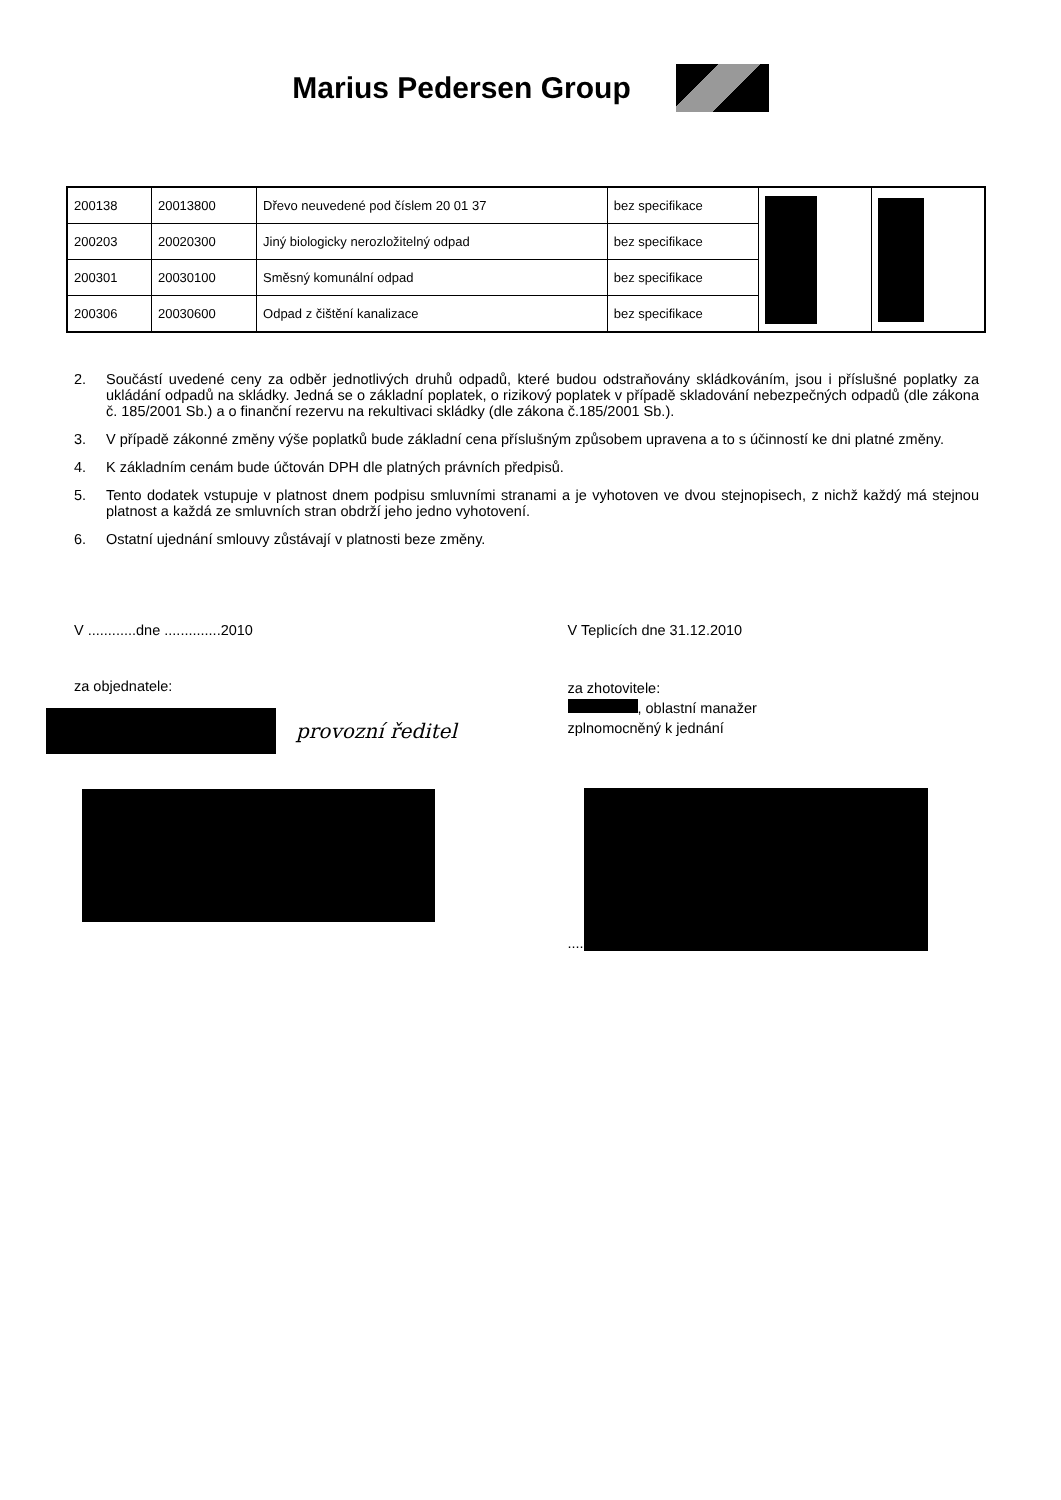Marius Pedersen Group
| 200138 | 20013800 | Dřevo neuvedené pod číslem 20 01 37 | bez specifikace | | |
| 200203 | 20020300 | Jiný biologicky nerozložitelný odpad | bez specifikace | | |
| 200301 | 20030100 | Směsný komunální odpad | bez specifikace | | |
| 200306 | 20030600 | Odpad z čištění kanalizace | bez specifikace | | |
2. Součástí uvedené ceny za odběr jednotlivých druhů odpadů, které budou odstraňovány skládkováním, jsou i příslušné poplatky za ukládání odpadů na skládky. Jedná se o základní poplatek, o rizikový poplatek v případě skladování nebezpečných odpadů (dle zákona č. 185/2001 Sb.) a o finanční rezervu na rekultivaci skládky (dle zákona č.185/2001 Sb.).
3. V případě zákonné změny výše poplatků bude základní cena příslušným způsobem upravena a to s účinností ke dni platné změny.
4. K základním cenám bude účtován DPH dle platných právních předpisů.
5. Tento dodatek vstupuje v platnost dnem podpisu smluvními stranami a je vyhotoven ve dvou stejnopisech, z nichž každý má stejnou platnost a každá ze smluvních stran obdrží jeho jedno vyhotovení.
6. Ostatní ujednání smlouvy zůstávají v platnosti beze změny.
V ............dne ..............2010
za objednatele:
provozní ředitel
V Teplicích dne 31.12.2010
za zhotovitele:
, oblastní manažer
zplnomocněný k jednání
....